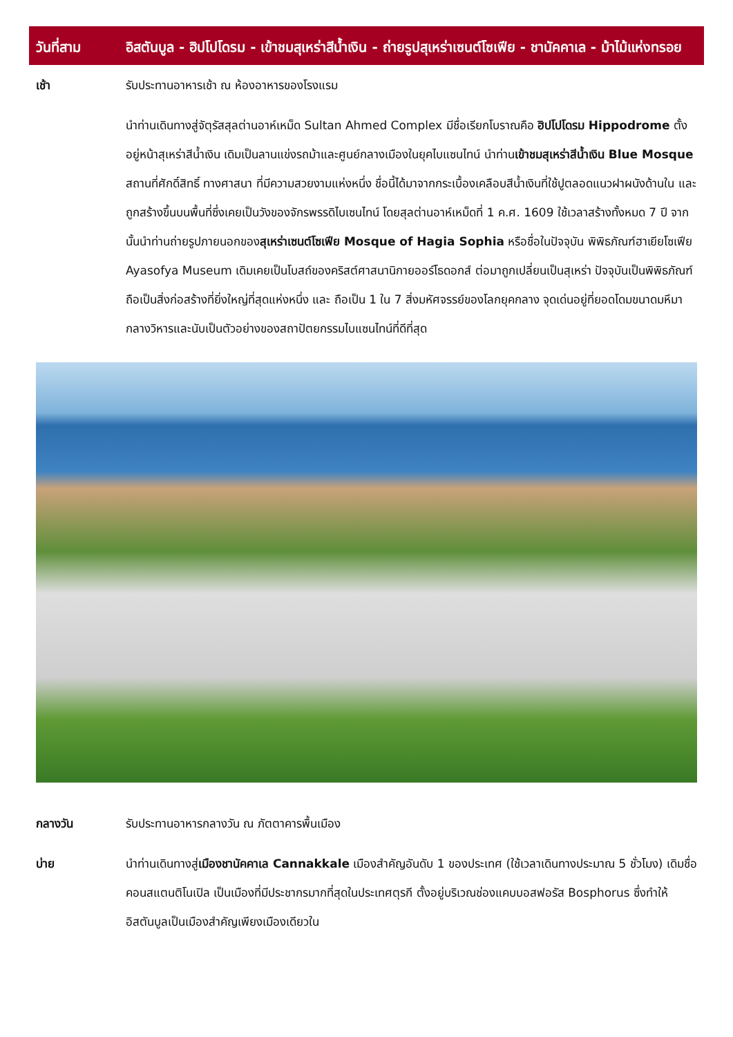วันที่สาม อิสตันบูล - ฮิปโปโดรม - เข้าชมสุเหร่าสีน้ำเงิน - ถ่ายรูปสุเหร่าเซนต์โซเฟีย - ชานัคคาเล - ม้าไม้แห่งทรอย
| เช้า | รับประทานอาหารเช้า ณ ห้องอาหารของโรงแรม |
| | นำท่านเดินทางสู่จัตุรัสสุลต่านอาห์เหม็ด Sultan Ahmed Complex มีชื่อเรียกโบราณคือ ฮิปโปโดรม Hippodrome ตั้งอยู่หน้าสุเหร่าสีน้ำเงิน เดิมเป็นลานแข่งรถม้าและศูนย์กลางเมืองในยุคไบแซนไทน์ นำท่าน เข้าชมสุเหร่าสีน้ำเงิน Blue Mosque สถานที่ศักดิ์สิทธิ์ ทางศาสนา ที่มีความสวยงามแห่งหนึ่ง ชื่อนี้ได้มาจากกระเบื้องเคลือบสีน้ำเงินที่ใช้ปูตลอดแนวฝาผนังด้านใน และถูกสร้างขึ้นบนพื้นที่ซึ่งเคยเป็นวังของจักรพรรดิไบเซนไทน์ โดยสุลต่านอาห์เหม็ดที่ 1 ค.ศ. 1609 ใช้เวลาสร้างทั้งหมด 7 ปี จากนั้นนำท่านถ่ายรูปภายนอกของ สุเหร่าเซนต์โซเฟีย Mosque of Hagia Sophia หรือชื่อในปัจจุบัน พิพิธภัณฑ์ฮาเยียโซเฟีย Ayasofya Museum เดิมเคยเป็นโบสถ์ของคริสต์ศาสนานิกายออร์โธดอกส์ ต่อมาถูกเปลี่ยนเป็นสุเหร่า ปัจจุบันเป็นพิพิธภัณฑ์ ถือเป็นสิ่งก่อสร้างที่ยิ่งใหญ่ที่สุดแห่งหนึ่ง และ ถือเป็น 1 ใน 7 สิ่งมหัศจรรย์ของโลกยุคกลาง จุดเด่นอยู่ที่ยอดโดมขนาดมหึมากลางวิหารและนับเป็นตัวอย่างของสถาปัตยกรรมไบแซนไทน์ที่ดีที่สุด |
| กลางวัน | รับประทานอาหารกลางวัน ณ ภัตตาคารพื้นเมือง |
| บ่าย | นำท่านเดินทางสู่ เมืองชานัคคาเล Cannakkale เมืองสำคัญอันดับ 1 ของประเทศ (ใช้เวลาเดินทางประมาณ 5 ชั่วโมง) เดิมชื่อ คอนสแตนติโนเปิล เป็นเมืองที่มีประชากรมากที่สุดในประเทศตุรกี ตั้งอยู่บริเวณช่องแคบบอสฟอรัส Bosphorus ซึ่งทำให้อิสตันบูลเป็นเมืองสำคัญเพียงเมืองเดียวใน |